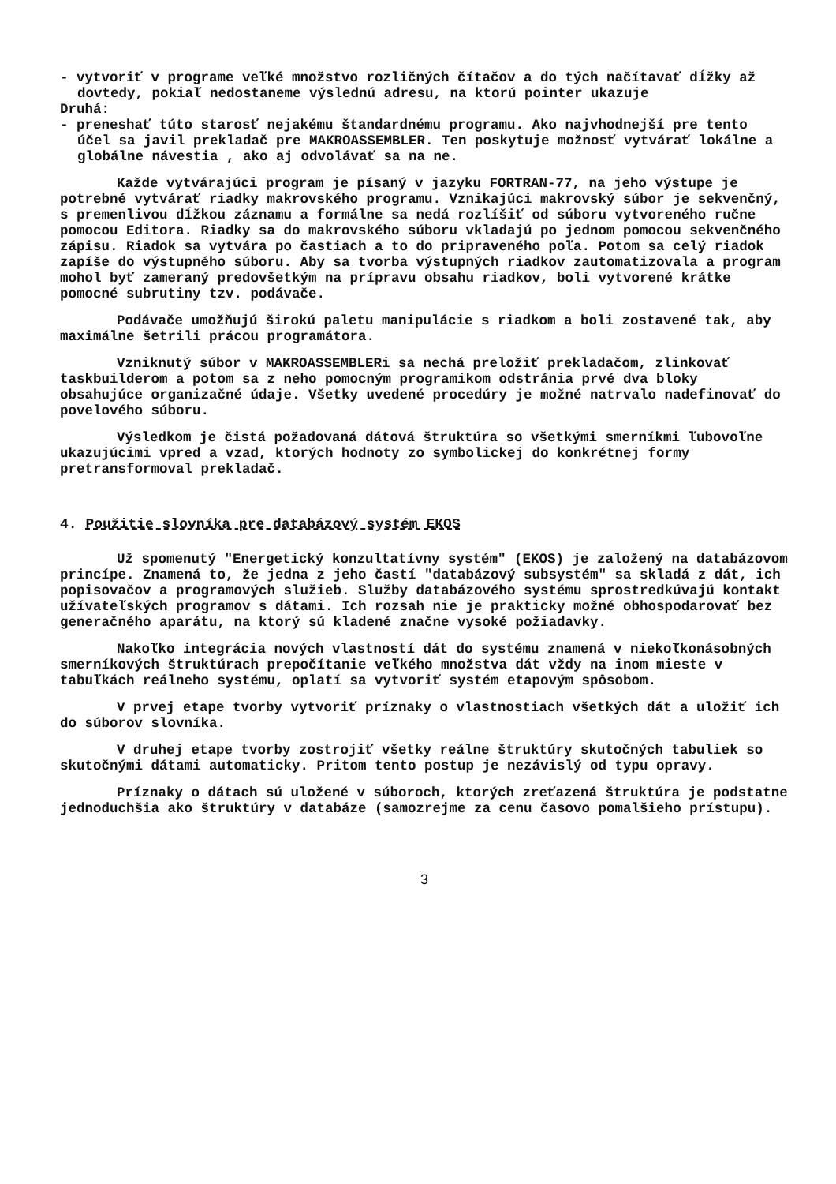- vytvoriť v programe veľké množstvo rozličných čítačov a do tých načítavať dĺžky až dovtedy, pokiaľ nedostaneme výslednú adresu, na ktorú pointer ukazuje
Druhá:
- preneshať túto starosť nejakému štandardnému programu. Ako najvhodnejší pre tento účel sa javil prekladač pre MAKROASSEMBLER. Ten poskytuje možnosť vytvárať lokálne a globálne návestia , ako aj odvolávať sa na ne.
Každe vytvárajúci program je písaný v jazyku FORTRAN-77, na jeho výstupe je potrebné vytvárať riadky makrovského programu. Vznikajúci makrovský súbor je sekvenčný, s premenlivou dĺžkou záznamu a formálne sa nedá rozlíšiť od súboru vytvoreného ručne pomocou Editora. Riadky sa do makrovského súboru vkladajú po jednom pomocou sekvenčného zápisu. Riadok sa vytvára po častiach a to do pripraveného poľa. Potom sa celý riadok zapíše do výstupného súboru. Aby sa tvorba výstupných riadkov zautomatizovala a program mohol byť zameraný predovšetkým na prípravu obsahu riadkov, boli vytvorené krátke pomocné subrutiny tzv. podávače.
Podávače umožňujú širokú paletu manipulácie s riadkom a boli zostavené tak, aby maximálne šetrili prácou programátora.
Vzniknutý súbor v MAKROASSEMBLERi sa nechá preložiť prekladačom, zlinkovať taskbuilderom a potom sa z neho pomocným programikom odstránia prvé dva bloky obsahujúce organizačné údaje. Všetky uvedené procedúry je možné natrvalo nadefinovať do povelového súboru.
Výsledkom je čistá požadovaná dátová štruktúra so všetkými smerníkmi ľubovoľne ukazujúcimi vpred a vzad, ktorých hodnoty zo symbolickej do konkrétnej formy pretransformoval prekladač.
4. Použitie slovníka pre databázový systém EKOS
Už spomenutý "Energetický konzultatívny systém" (EKOS) je založený na databázovom princípe. Znamená to, že jedna z jeho častí "databázový subsystém" sa skladá z dát, ich popisovačov a programových služieb. Služby databázového systému sprostredkúvajú kontakt užívateľských programov s dátami. Ich rozsah nie je prakticky možné obhospodarovať bez generačného aparátu, na ktorý sú kladené značne vysoké požiadavky.
Nakoľko integrácia nových vlastností dát do systému znamená v niekoľkonásobných smerníkových štruktúrach prepočítanie veľkého množstva dát vždy na inom mieste v tabuľkách reálneho systému, oplatí sa vytvoriť systém etapovým spôsobom.
V prvej etape tvorby vytvoriť príznaky o vlastnostiach všetkých dát a uložiť ich do súborov slovníka.
V druhej etape tvorby zostrojiť všetky reálne štruktúry skutočných tabuliek so skutočnými dátami automaticky. Pritom tento postup je nezávislý od typu opravy.
Príznaky o dátach sú uložené v súboroch, ktorých zreťazená štruktúra je podstatne jednoduchšia ako štruktúry v databáze (samozrejme za cenu časovo pomalšieho prístupu).
3